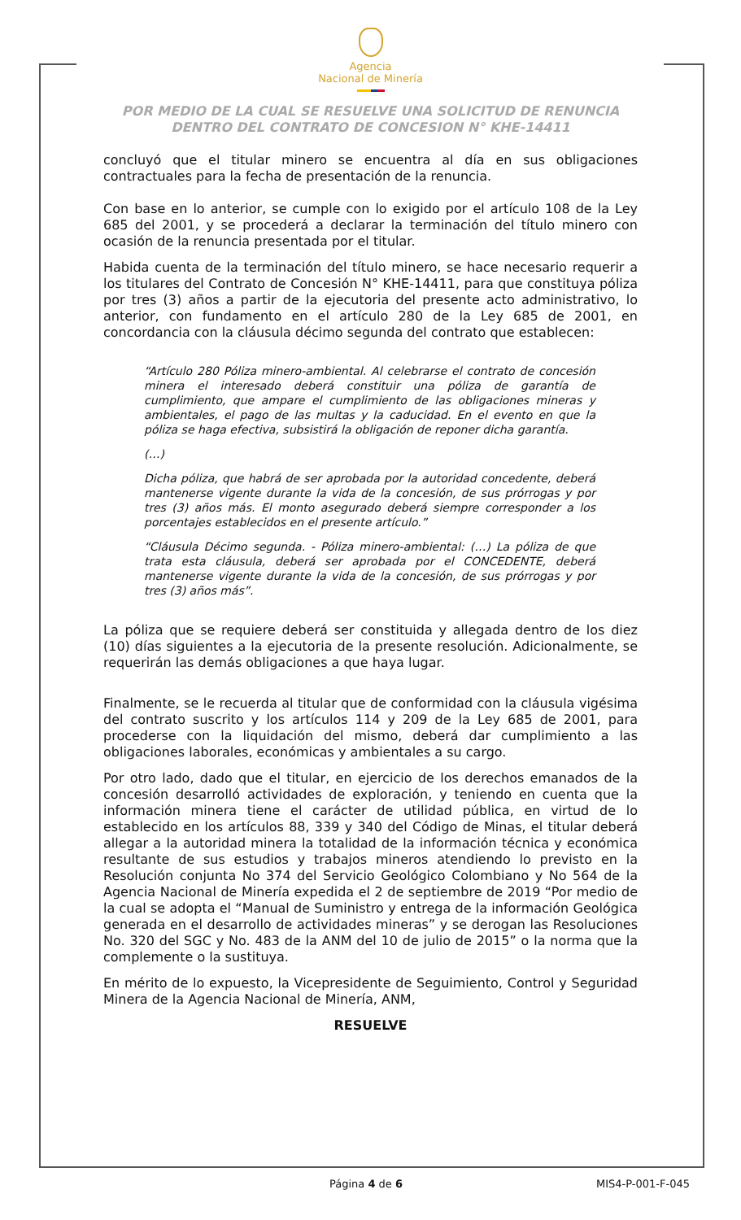Agencia
Nacional de Minería
POR MEDIO DE LA CUAL SE RESUELVE UNA SOLICITUD DE RENUNCIA
DENTRO DEL CONTRATO DE CONCESION N° KHE-14411
concluyó que el titular minero se encuentra al día en sus obligaciones contractuales para la fecha de presentación de la renuncia.
Con base en lo anterior, se cumple con lo exigido por el artículo 108 de la Ley 685 del 2001, y se procederá a declarar la terminación del título minero con ocasión de la renuncia presentada por el titular.
Habida cuenta de la terminación del título minero, se hace necesario requerir a los titulares del Contrato de Concesión N° KHE-14411, para que constituya póliza por tres (3) años a partir de la ejecutoria del presente acto administrativo, lo anterior, con fundamento en el artículo 280 de la Ley 685 de 2001, en concordancia con la cláusula décimo segunda del contrato que establecen:
“Artículo 280 Póliza minero-ambiental. Al celebrarse el contrato de concesión minera el interesado deberá constituir una póliza de garantía de cumplimiento, que ampare el cumplimiento de las obligaciones mineras y ambientales, el pago de las multas y la caducidad. En el evento en que la póliza se haga efectiva, subsistirá la obligación de reponer dicha garantía.
(…)
Dicha póliza, que habrá de ser aprobada por la autoridad concedente, deberá mantenerse vigente durante la vida de la concesión, de sus prórrogas y por tres (3) años más. El monto asegurado deberá siempre corresponder a los porcentajes establecidos en el presente artículo.”
“Cláusula Décimo segunda. - Póliza minero-ambiental: (…) La póliza de que trata esta cláusula, deberá ser aprobada por el CONCEDENTE, deberá mantenerse vigente durante la vida de la concesión, de sus prórrogas y por tres (3) años más”.
La póliza que se requiere deberá ser constituida y allegada dentro de los diez (10) días siguientes a la ejecutoria de la presente resolución. Adicionalmente, se requerirán las demás obligaciones a que haya lugar.
Finalmente, se le recuerda al titular que de conformidad con la cláusula vigésima del contrato suscrito y los artículos 114 y 209 de la Ley 685 de 2001, para procederse con la liquidación del mismo, deberá dar cumplimiento a las obligaciones laborales, económicas y ambientales a su cargo.
Por otro lado, dado que el titular, en ejercicio de los derechos emanados de la concesión desarrolló actividades de exploración, y teniendo en cuenta que la información minera tiene el carácter de utilidad pública, en virtud de lo establecido en los artículos 88, 339 y 340 del Código de Minas, el titular deberá allegar a la autoridad minera la totalidad de la información técnica y económica resultante de sus estudios y trabajos mineros atendiendo lo previsto en la Resolución conjunta No 374 del Servicio Geológico Colombiano y No 564 de la Agencia Nacional de Minería expedida el 2 de septiembre de 2019 “Por medio de la cual se adopta el “Manual de Suministro y entrega de la información Geológica generada en el desarrollo de actividades mineras” y se derogan las Resoluciones No. 320 del SGC y No. 483 de la ANM del 10 de julio de 2015” o la norma que la complemente o la sustituya.
En mérito de lo expuesto, la Vicepresidente de Seguimiento, Control y Seguridad Minera de la Agencia Nacional de Minería, ANM,
RESUELVE
Página 4 de 6 MIS4-P-001-F-045